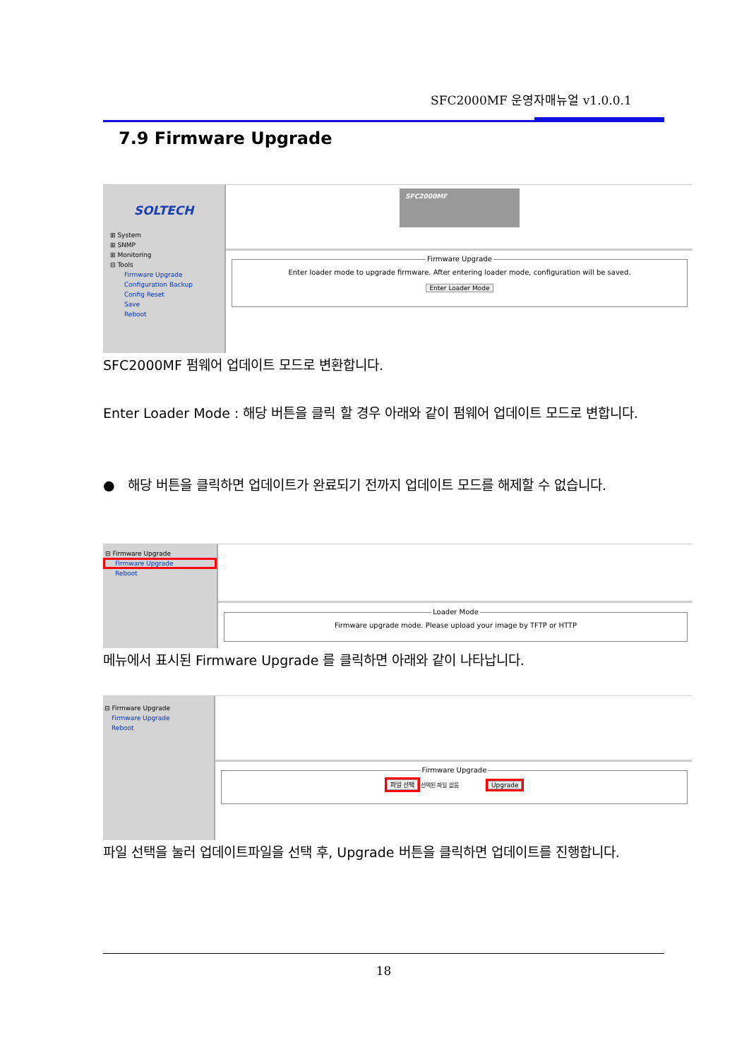SFC2000MF 운영자매뉴얼 v1.0.0.1
7.9 Firmware Upgrade
SOLTECH
⊞ System
⊞ SNMP
⊞ Monitoring
⊟ Tools
Firmware Upgrade
Configuration Backup
Config Reset
Save
Reboot
SFC2000MF
Firmware Upgrade
Enter loader mode to upgrade firmware. After entering loader mode, configuration will be saved.
Enter Loader Mode
SFC2000MF 펌웨어 업데이트 모드로 변환합니다.
Enter Loader Mode : 해당 버튼을 클릭 할 경우 아래와 같이 펌웨어 업데이트 모드로 변합니다.
● 해당 버튼을 클릭하면 업데이트가 완료되기 전까지 업데이트 모드를 해제할 수 없습니다.
⊟ Firmware Upgrade
Firmware Upgrade
Reboot
Loader Mode
Firmware upgrade mode. Please upload your image by TFTP or HTTP
메뉴에서 표시된 Firmware Upgrade 를 클릭하면 아래와 같이 나타납니다.
⊟ Firmware Upgrade
Firmware Upgrade
Reboot
Firmware Upgrade
파일 선택 선택된 파일 없음 Upgrade
파일 선택을 눌러 업데이트파일을 선택 후, Upgrade 버튼을 클릭하면 업데이트를 진행합니다.
18